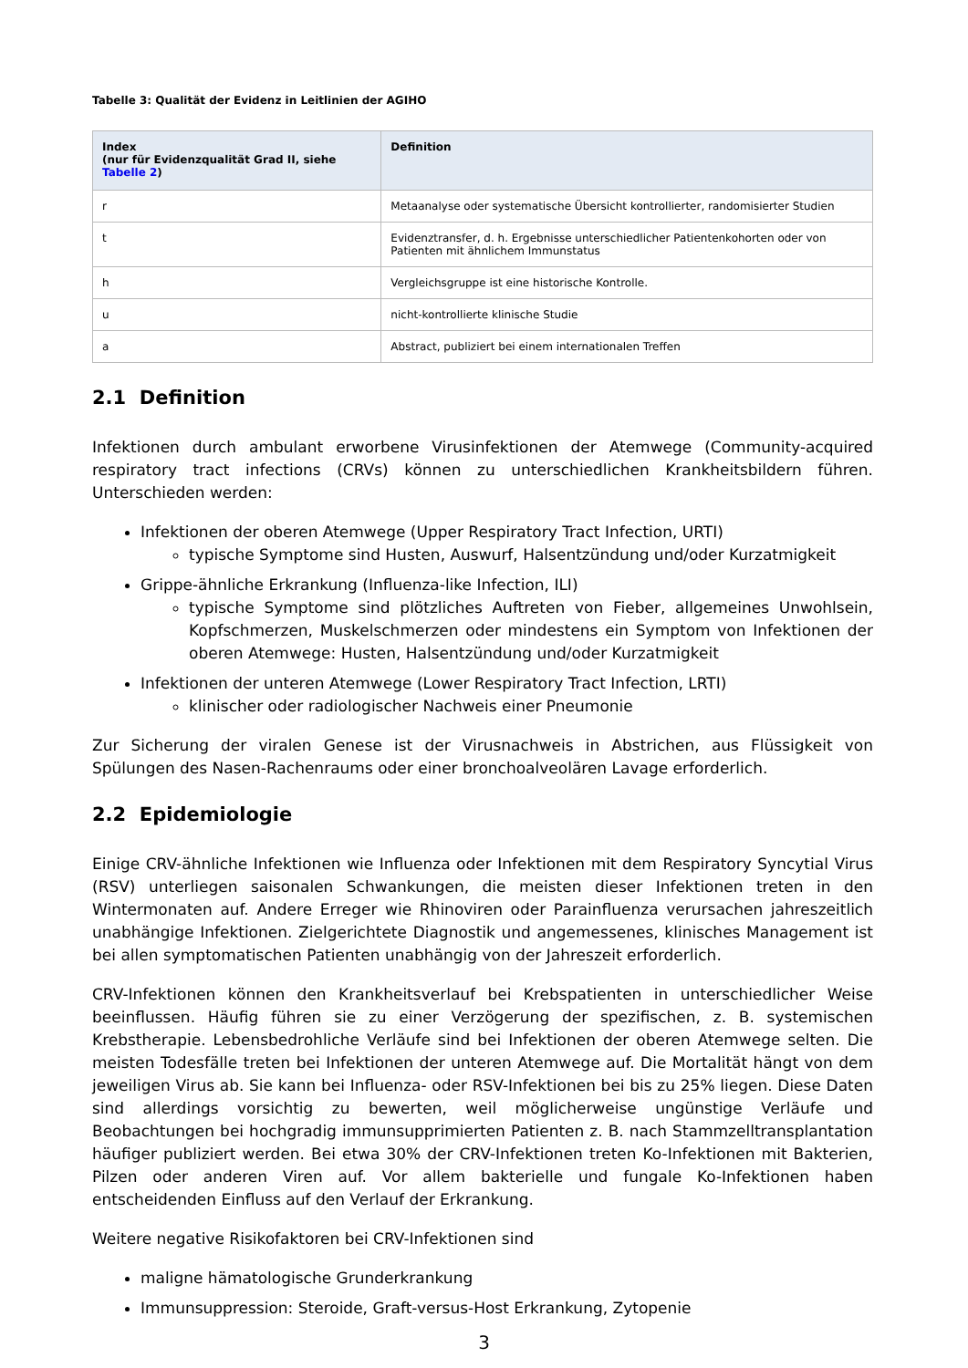Tabelle 3: Qualität der Evidenz in Leitlinien der AGIHO
| Index (nur für Evidenzqualität Grad II, siehe Tabelle 2 ) | Definition |
| --- | --- |
| r | Metaanalyse oder systematische Übersicht kontrollierter, randomisierter Studien |
| t | Evidenztransfer, d. h. Ergebnisse unterschiedlicher Patientenkohorten oder von Patienten mit ähnlichem Immunstatus |
| h | Vergleichsgruppe ist eine historische Kontrolle. |
| u | nicht-kontrollierte klinische Studie |
| a | Abstract, publiziert bei einem internationalen Treffen |
2.1 Definition
Infektionen durch ambulant erworbene Virusinfektionen der Atemwege (Community-acquired respiratory tract infections (CRVs) können zu unterschiedlichen Krankheitsbildern führen. Unterschieden werden:
Infektionen der oberen Atemwege (Upper Respiratory Tract Infection, URTI)
typische Symptome sind Husten, Auswurf, Halsentzündung und/oder Kurzatmigkeit
Grippe-ähnliche Erkrankung (Influenza-like Infection, ILI)
typische Symptome sind plötzliches Auftreten von Fieber, allgemeines Unwohlsein, Kopfschmerzen, Muskelschmerzen oder mindestens ein Symptom von Infektionen der oberen Atemwege: Husten, Halsentzündung und/oder Kurzatmigkeit
Infektionen der unteren Atemwege (Lower Respiratory Tract Infection, LRTI)
klinischer oder radiologischer Nachweis einer Pneumonie
Zur Sicherung der viralen Genese ist der Virusnachweis in Abstrichen, aus Flüssigkeit von Spülungen des Nasen-Rachenraums oder einer bronchoalveolären Lavage erforderlich.
2.2 Epidemiologie
Einige CRV-ähnliche Infektionen wie Influenza oder Infektionen mit dem Respiratory Syncytial Virus (RSV) unterliegen saisonalen Schwankungen, die meisten dieser Infektionen treten in den Wintermonaten auf. Andere Erreger wie Rhinoviren oder Parainfluenza verursachen jahreszeitlich unabhängige Infektionen. Zielgerichtete Diagnostik und angemessenes, klinisches Management ist bei allen symptomatischen Patienten unabhängig von der Jahreszeit erforderlich.
CRV-Infektionen können den Krankheitsverlauf bei Krebspatienten in unterschiedlicher Weise beeinflussen. Häufig führen sie zu einer Verzögerung der spezifischen, z. B. systemischen Krebstherapie. Lebensbedrohliche Verläufe sind bei Infektionen der oberen Atemwege selten. Die meisten Todesfälle treten bei Infektionen der unteren Atemwege auf. Die Mortalität hängt von dem jeweiligen Virus ab. Sie kann bei Influenza- oder RSV-Infektionen bei bis zu 25% liegen. Diese Daten sind allerdings vorsichtig zu bewerten, weil möglicherweise ungünstige Verläufe und Beobachtungen bei hochgradig immunsupprimierten Patienten z. B. nach Stammzelltransplantation häufiger publiziert werden. Bei etwa 30% der CRV-Infektionen treten Ko-Infektionen mit Bakterien, Pilzen oder anderen Viren auf. Vor allem bakterielle und fungale Ko-Infektionen haben entscheidenden Einfluss auf den Verlauf der Erkrankung.
Weitere negative Risikofaktoren bei CRV-Infektionen sind
maligne hämatologische Grunderkrankung
Immunsuppression: Steroide, Graft-versus-Host Erkrankung, Zytopenie
3